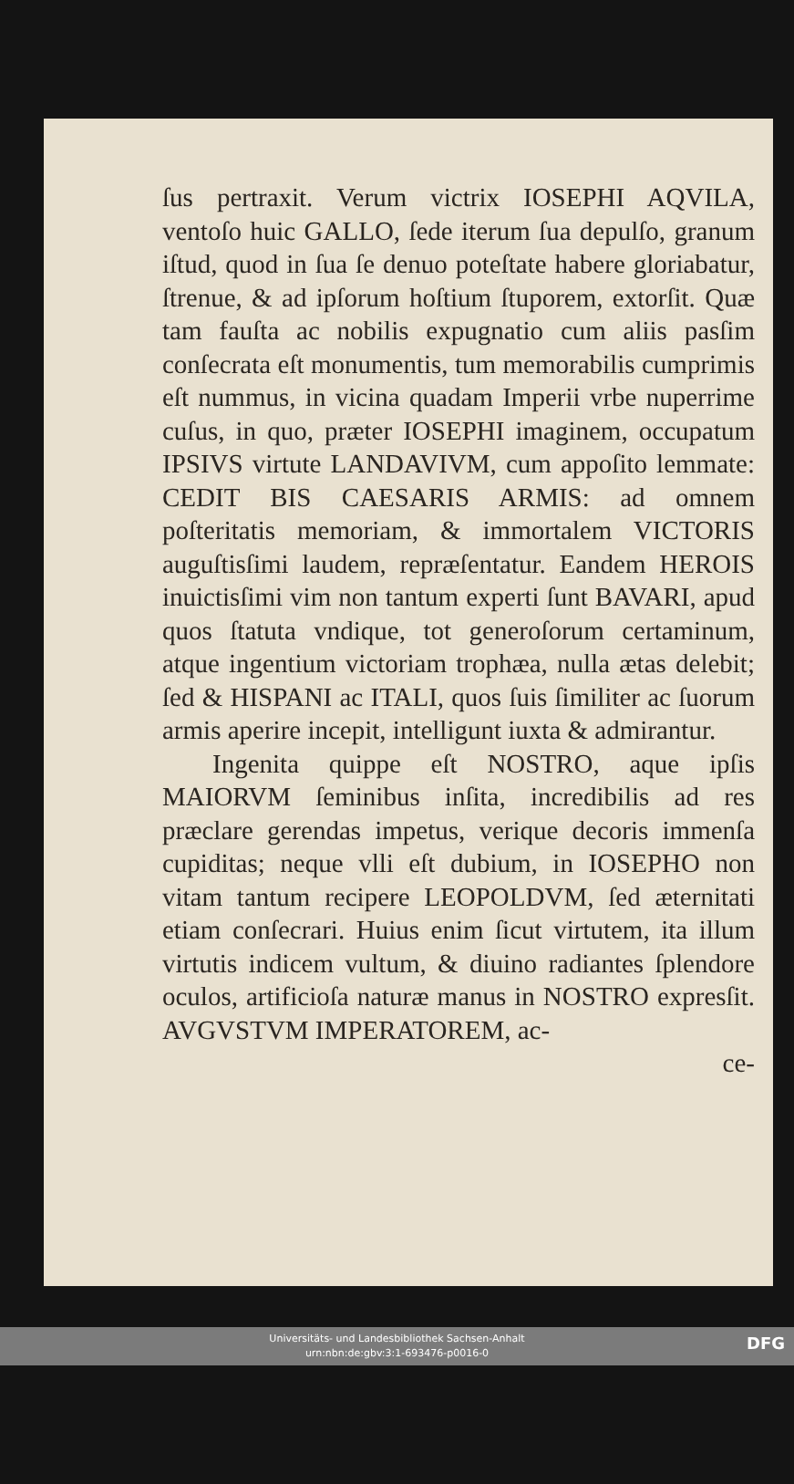ſus pertraxit. Verum victrix IOSEPHI AQVILA, ventoſo huic GALLO, ſede iterum ſua depulſo, granum iſtud, quod in ſua ſe denuo poteſtate habere gloriabatur, ſtrenue, & ad ipſorum hoſtium ſtuporem, extorſit. Quæ tam fauſta ac nobilis expugnatio cum aliis pasſim conſecrata eſt monumentis, tum memorabilis cumprimis eſt nummus, in vicina quadam Imperii vrbe nuperrime cuſus, in quo, præter IOSEPHI imaginem, occupatum IPSIVS virtute LANDAVIVM, cum appoſito lemmate: CEDIT BIS CAESARIS ARMIS: ad omnem poſteritatis memoriam, & immortalem VICTORIS auguſtisſimi laudem, repræſentatur. Eandem HEROIS inuictisſimi vim non tantum experti ſunt BAVARI, apud quos ſtatuta vndique, tot generoſorum certaminum, atque ingentium victoriam trophæa, nulla ætas delebit; ſed & HISPANI ac ITALI, quos ſuis ſimiliter ac ſuorum armis aperire incepit, intelligunt iuxta & admirantur.
Ingenita quippe eſt NOSTRO, aque ipſis MAIORVM ſeminibus inſita, incredibilis ad res præclare gerendas impetus, verique decoris immenſa cupiditas; neque vlli eſt dubium, in IOSEPHO non vitam tantum recipere LEOPOLDVM, ſed æternitati etiam conſecrari. Huius enim ſicut virtutem, ita illum virtutis indicem vultum, & diuino radiantes ſplendore oculos, artificioſa naturæ manus in NOSTRO expresſit. AVGVSTVM IMPERATOREM, ac-
ce-
Universitäts- und Landesbibliothek Sachsen-Anhalt
urn:nbn:de:gbv:3:1-693476-p0016-0
DFG